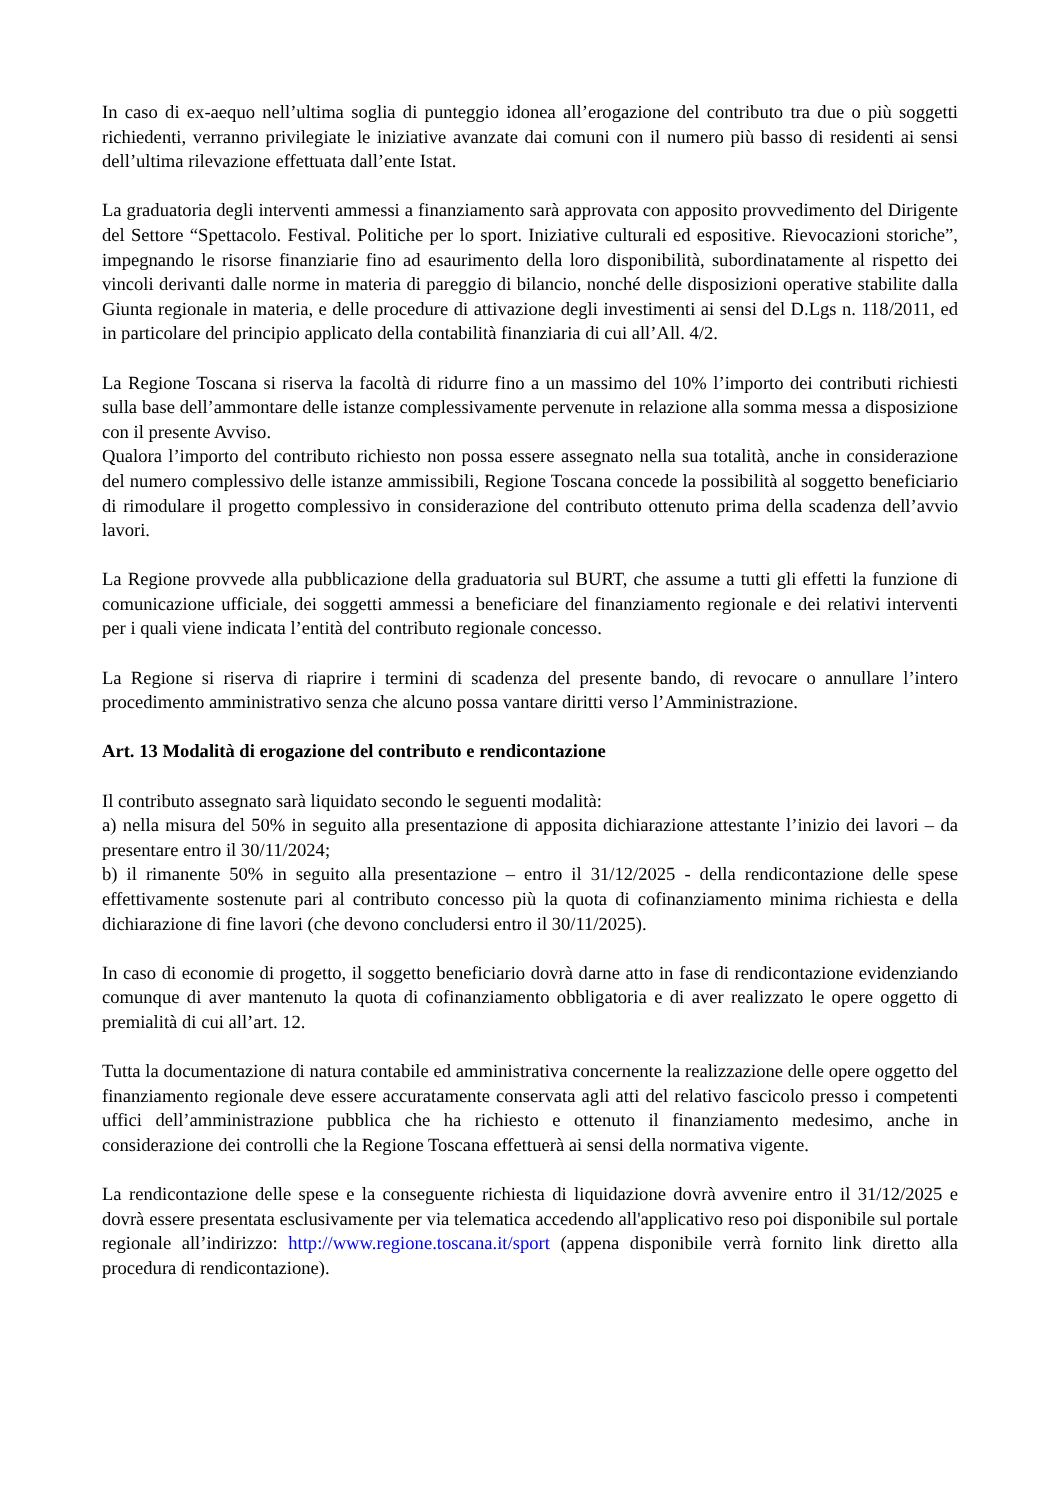In caso di ex-aequo nell’ultima soglia di punteggio idonea all’erogazione del contributo tra due o più soggetti richiedenti, verranno privilegiate le iniziative avanzate dai comuni con il numero più basso di residenti ai sensi dell’ultima rilevazione effettuata dall’ente Istat.
La graduatoria degli interventi ammessi a finanziamento sarà approvata con apposito provvedimento del Dirigente del Settore “Spettacolo. Festival. Politiche per lo sport. Iniziative culturali ed espositive. Rievocazioni storiche”, impegnando le risorse finanziarie fino ad esaurimento della loro disponibilità, subordinatamente al rispetto dei vincoli derivanti dalle norme in materia di pareggio di bilancio, nonché delle disposizioni operative stabilite dalla Giunta regionale in materia, e delle procedure di attivazione degli investimenti ai sensi del D.Lgs n. 118/2011, ed in particolare del principio applicato della contabilità finanziaria di cui all’All. 4/2.
La Regione Toscana si riserva la facoltà di ridurre fino a un massimo del 10% l’importo dei contributi richiesti sulla base dell’ammontare delle istanze complessivamente pervenute in relazione alla somma messa a disposizione con il presente Avviso.
Qualora l’importo del contributo richiesto non possa essere assegnato nella sua totalità, anche in considerazione del numero complessivo delle istanze ammissibili, Regione Toscana concede la possibilità al soggetto beneficiario di rimodulare il progetto complessivo in considerazione del contributo ottenuto prima della scadenza dell’avvio lavori.
La Regione provvede alla pubblicazione della graduatoria sul BURT, che assume a tutti gli effetti la funzione di comunicazione ufficiale, dei soggetti ammessi a beneficiare del finanziamento regionale e dei relativi interventi per i quali viene indicata l’entità del contributo regionale concesso.
La Regione si riserva di riaprire i termini di scadenza del presente bando, di revocare o annullare l’intero procedimento amministrativo senza che alcuno possa vantare diritti verso l’Amministrazione.
Art. 13 Modalità di erogazione del contributo e rendicontazione
Il contributo assegnato sarà liquidato secondo le seguenti modalità:
a) nella misura del 50% in seguito alla presentazione di apposita dichiarazione attestante l’inizio dei lavori – da presentare entro il 30/11/2024;
b) il rimanente 50% in seguito alla presentazione – entro il 31/12/2025 - della rendicontazione delle spese effettivamente sostenute pari al contributo concesso più la quota di cofinanziamento minima richiesta e della dichiarazione di fine lavori (che devono concludersi entro il 30/11/2025).
In caso di economie di progetto, il soggetto beneficiario dovrà darne atto in fase di rendicontazione evidenziando comunque di aver mantenuto la quota di cofinanziamento obbligatoria e di aver realizzato le opere oggetto di premialità di cui all’art. 12.
Tutta la documentazione di natura contabile ed amministrativa concernente la realizzazione delle opere oggetto del finanziamento regionale deve essere accuratamente conservata agli atti del relativo fascicolo presso i competenti uffici dell’amministrazione pubblica che ha richiesto e ottenuto il finanziamento medesimo, anche in considerazione dei controlli che la Regione Toscana effettuerà ai sensi della normativa vigente.
La rendicontazione delle spese e la conseguente richiesta di liquidazione dovrà avvenire entro il 31/12/2025 e dovrà essere presentata esclusivamente per via telematica accedendo all'applicativo reso poi disponibile sul portale regionale all’indirizzo: http://www.regione.toscana.it/sport (appena disponibile verrà fornito link diretto alla procedura di rendicontazione).